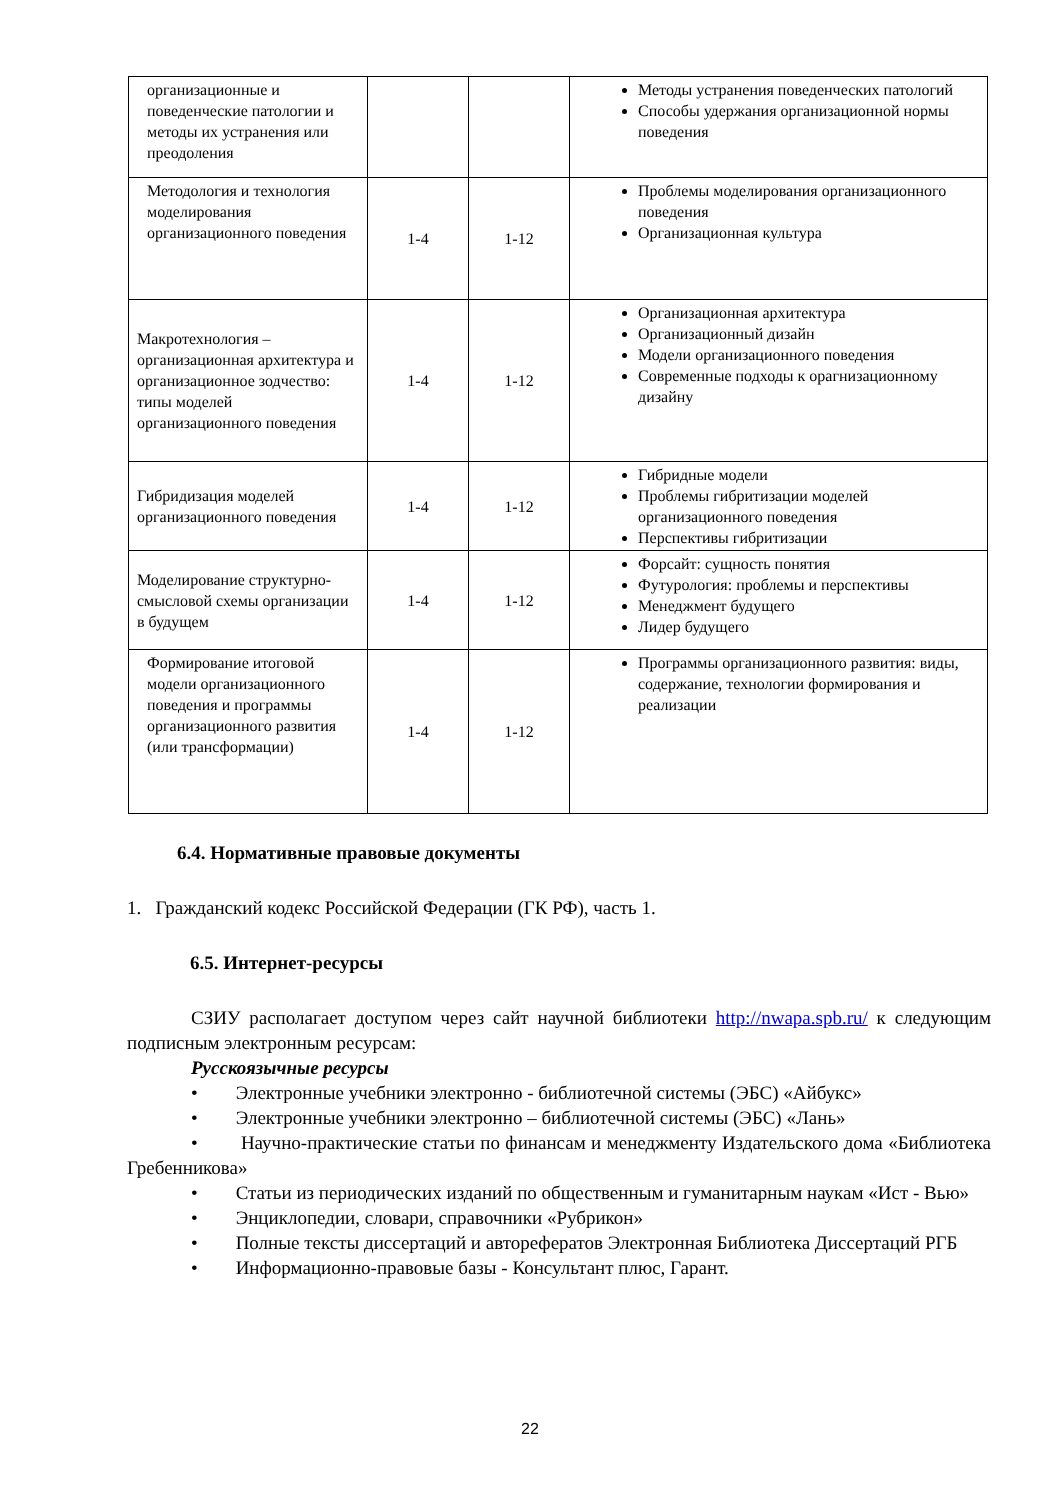| организационные и поведенческие патологии и методы их устранения или преодоления | | | Методы устранения поведенческих патологий Способы удержания организационной нормы поведения |
| Методология и технология моделирования организационного поведения | 1-4 | 1-12 | Проблемы моделирования организационного поведения Организационная культура |
| Макротехнология – организационная архитектура и организационное зодчество: типы моделей организационного поведения | 1-4 | 1-12 | Организационная архитектура Организационный дизайн Модели организационного поведения Современные подходы к орагнизационному дизайну |
| Гибридизация моделей организационного поведения | 1-4 | 1-12 | Гибридные модели Проблемы гибритизации моделей организационного поведения Перспективы гибритизации |
| Моделирование структурно-смысловой схемы организации в будущем | 1-4 | 1-12 | Форсайт: сущность понятия Футурология: проблемы и перспективы Менеджмент будущего Лидер будущего |
| Формирование итоговой модели организационного поведения и программы организационного развития (или трансформации) | 1-4 | 1-12 | Программы организационного развития: виды, содержание, технологии формирования и реализации |
6.4. Нормативные правовые документы
1. Гражданский кодекс Российской Федерации (ГК РФ), часть 1.
6.5. Интернет-ресурсы
СЗИУ располагает доступом через сайт научной библиотеки http://nwapa.spb.ru/ к следующим подписным электронным ресурсам:
Русскоязычные ресурсы
• Электронные учебники электронно - библиотечной системы (ЭБС) «Айбукс»
• Электронные учебники электронно – библиотечной системы (ЭБС) «Лань»
• Научно-практические статьи по финансам и менеджменту Издательского дома «Библиотека Гребенникова»
• Статьи из периодических изданий по общественным и гуманитарным наукам «Ист - Вью»
• Энциклопедии, словари, справочники «Рубрикон»
• Полные тексты диссертаций и авторефератов Электронная Библиотека Диссертаций РГБ
• Информационно-правовые базы - Консультант плюс, Гарант.
22